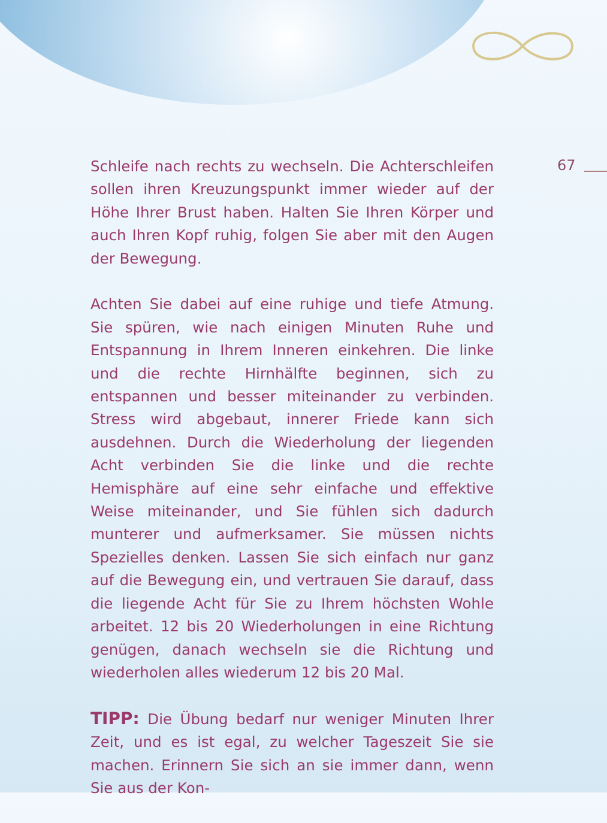67
Schleife nach rechts zu wechseln. Die Achterschleifen sollen ihren Kreuzungspunkt immer wieder auf der Höhe Ihrer Brust haben. Halten Sie Ihren Körper und auch Ihren Kopf ruhig, folgen Sie aber mit den Augen der Bewegung.
Achten Sie dabei auf eine ruhige und tiefe Atmung. Sie spüren, wie nach einigen Minuten Ruhe und Entspannung in Ihrem Inneren einkehren. Die linke und die rechte Hirnhälfte beginnen, sich zu entspannen und besser miteinander zu verbinden. Stress wird abgebaut, innerer Friede kann sich ausdehnen. Durch die Wiederholung der liegenden Acht verbinden Sie die linke und die rechte Hemisphäre auf eine sehr einfache und effektive Weise miteinander, und Sie fühlen sich dadurch munterer und aufmerksamer. Sie müssen nichts Spezielles denken. Lassen Sie sich einfach nur ganz auf die Bewegung ein, und vertrauen Sie darauf, dass die liegende Acht für Sie zu Ihrem höchsten Wohle arbeitet. 12 bis 20 Wiederholungen in eine Richtung genügen, danach wechseln sie die Richtung und wiederholen alles wiederum 12 bis 20 Mal.
TIPP: Die Übung bedarf nur weniger Minuten Ihrer Zeit, und es ist egal, zu welcher Tageszeit Sie sie machen. Erinnern Sie sich an sie immer dann, wenn Sie aus der Kon-